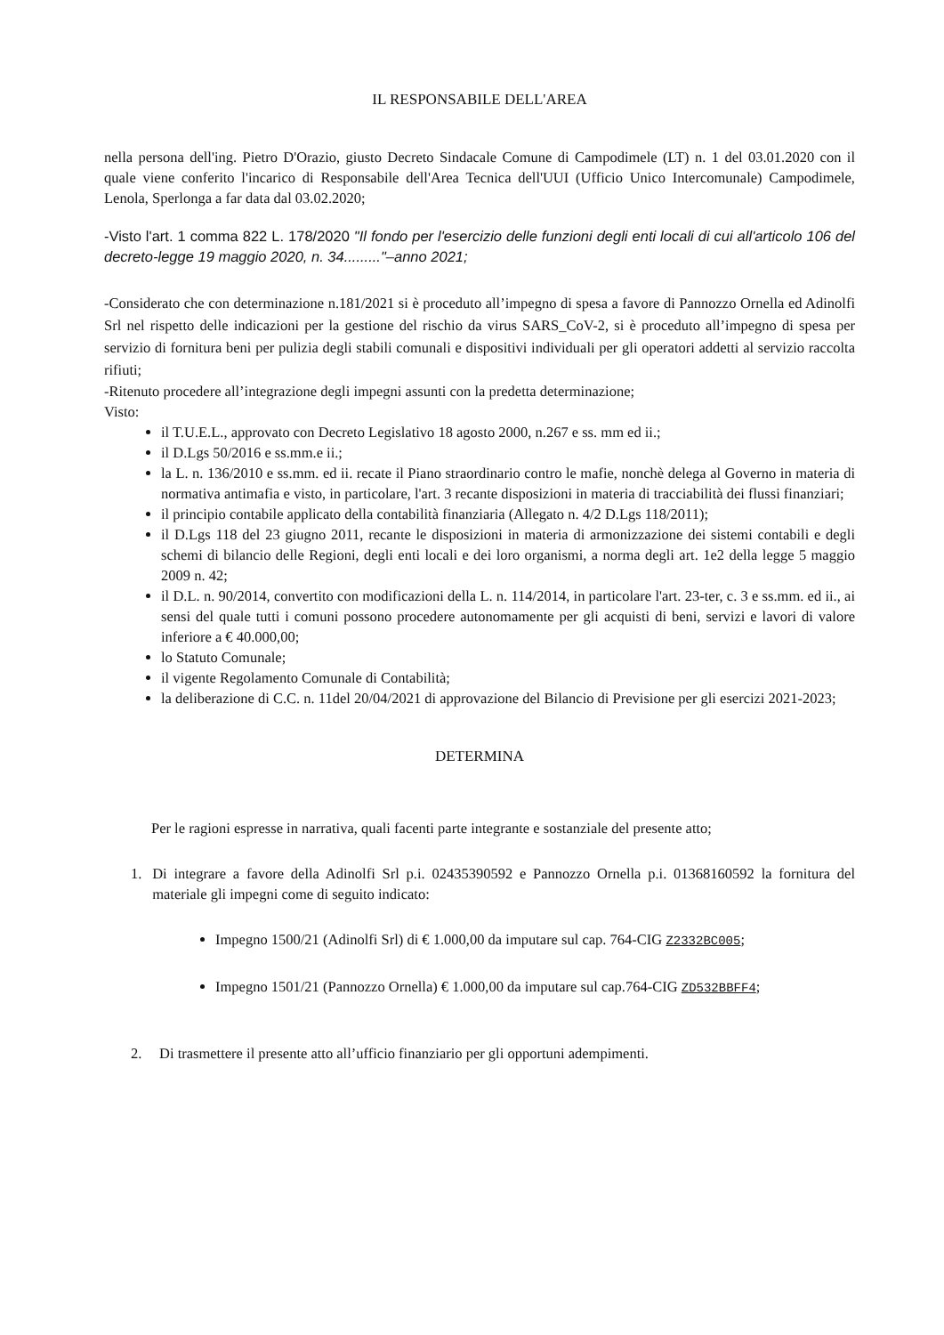IL RESPONSABILE DELL'AREA
nella persona dell'ing. Pietro D'Orazio, giusto Decreto Sindacale Comune di Campodimele (LT) n. 1 del 03.01.2020 con il quale viene conferito l'incarico di Responsabile dell'Area Tecnica dell'UUI (Ufficio Unico Intercomunale) Campodimele, Lenola, Sperlonga a far data dal 03.02.2020;
-Visto l'art. 1 comma 822 L. 178/2020 "Il fondo per l'esercizio delle funzioni degli enti locali di cui all'articolo 106 del decreto-legge 19 maggio 2020, n. 34........."–anno 2021;
-Considerato che con determinazione n.181/2021 si è proceduto all’impegno di spesa a favore di Pannozzo Ornella ed Adinolfi Srl nel rispetto delle indicazioni per la gestione del rischio da virus SARS_CoV-2, si è proceduto all’impegno di spesa per servizio di fornitura beni per pulizia degli stabili comunali e dispositivi individuali per gli operatori addetti al servizio raccolta rifiuti;
-Ritenuto procedere all’integrazione degli impegni assunti con la predetta determinazione;
Visto:
il T.U.E.L., approvato con Decreto Legislativo 18 agosto 2000, n.267 e ss. mm ed ii.;
il D.Lgs 50/2016 e ss.mm.e ii.;
la L. n. 136/2010 e ss.mm. ed ii. recate il Piano straordinario contro le mafie, nonchè delega al Governo in materia di normativa antimafia e visto, in particolare, l'art. 3 recante disposizioni in materia di tracciabilità dei flussi finanziari;
il principio contabile applicato della contabilità finanziaria (Allegato n. 4/2 D.Lgs 118/2011);
il D.Lgs 118 del 23 giugno 2011, recante le disposizioni in materia di armonizzazione dei sistemi contabili e degli schemi di bilancio delle Regioni, degli enti locali e dei loro organismi, a norma degli art. 1e2 della legge 5 maggio 2009 n. 42;
il D.L. n. 90/2014, convertito con modificazioni della L. n. 114/2014, in particolare l'art. 23-ter, c. 3 e ss.mm. ed ii., ai sensi del quale tutti i comuni possono procedere autonomamente per gli acquisti di beni, servizi e lavori di valore inferiore a € 40.000,00;
lo Statuto Comunale;
il vigente Regolamento Comunale di Contabilità;
la deliberazione di C.C. n. 11del 20/04/2021 di approvazione del Bilancio di Previsione per gli esercizi 2021-2023;
DETERMINA
Per le ragioni espresse in narrativa, quali facenti parte integrante e sostanziale del presente atto;
1. Di integrare a favore della Adinolfi Srl p.i. 02435390592 e Pannozzo Ornella p.i. 01368160592 la fornitura del materiale gli impegni come di seguito indicato:
Impegno 1500/21 (Adinolfi Srl) di € 1.000,00 da imputare sul cap. 764-CIG Z2332BC005;
Impegno 1501/21 (Pannozzo Ornella) € 1.000,00 da imputare sul cap.764-CIG ZD532BBFF4;
2. Di trasmettere il presente atto all’ufficio finanziario per gli opportuni adempimenti.